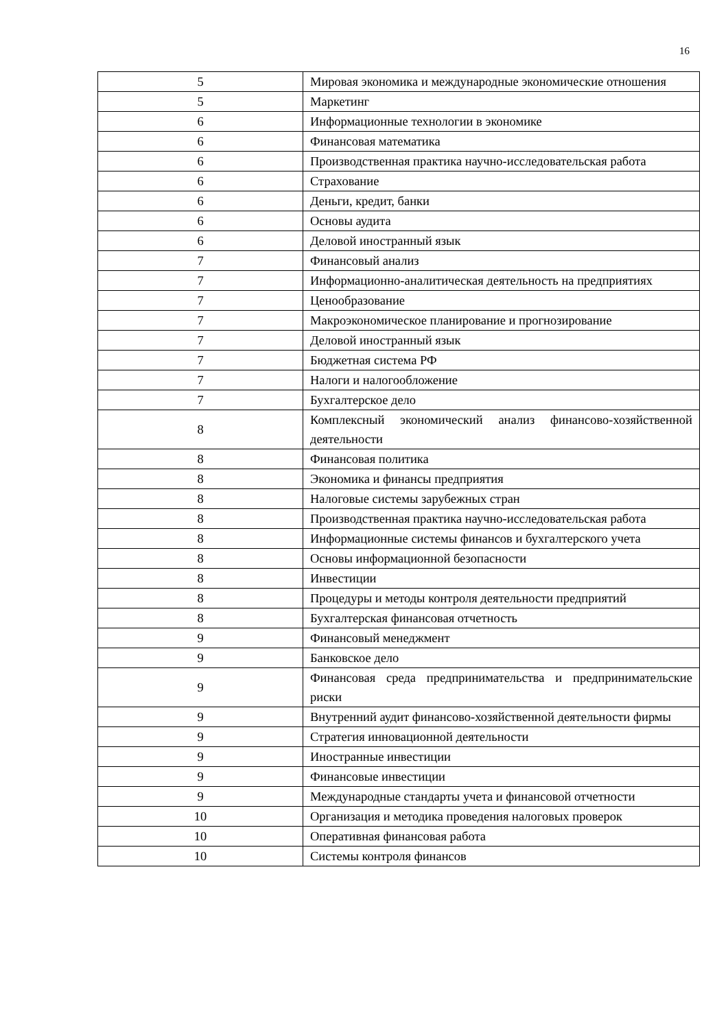16
| 5 | Мировая экономика и международные экономические отношения |
| 5 | Маркетинг |
| 6 | Информационные технологии в экономике |
| 6 | Финансовая математика |
| 6 | Производственная практика научно-исследовательская работа |
| 6 | Страхование |
| 6 | Деньги, кредит, банки |
| 6 | Основы аудита |
| 6 | Деловой иностранный язык |
| 7 | Финансовый анализ |
| 7 | Информационно-аналитическая деятельность на предприятиях |
| 7 | Ценообразование |
| 7 | Макроэкономическое планирование и прогнозирование |
| 7 | Деловой иностранный язык |
| 7 | Бюджетная система РФ |
| 7 | Налоги и налогообложение |
| 7 | Бухгалтерское дело |
| 8 | Комплексный экономический анализ финансово-хозяйственной деятельности |
| 8 | Финансовая политика |
| 8 | Экономика и финансы предприятия |
| 8 | Налоговые системы зарубежных стран |
| 8 | Производственная практика научно-исследовательская работа |
| 8 | Информационные системы финансов и бухгалтерского учета |
| 8 | Основы информационной безопасности |
| 8 | Инвестиции |
| 8 | Процедуры и методы контроля деятельности предприятий |
| 8 | Бухгалтерская финансовая отчетность |
| 9 | Финансовый менеджмент |
| 9 | Банковское дело |
| 9 | Финансовая среда предпринимательства и предпринимательские риски |
| 9 | Внутренний аудит финансово-хозяйственной деятельности фирмы |
| 9 | Стратегия инновационной деятельности |
| 9 | Иностранные инвестиции |
| 9 | Финансовые инвестиции |
| 9 | Международные стандарты учета и финансовой отчетности |
| 10 | Организация и методика проведения налоговых проверок |
| 10 | Оперативная финансовая работа |
| 10 | Системы контроля финансов |